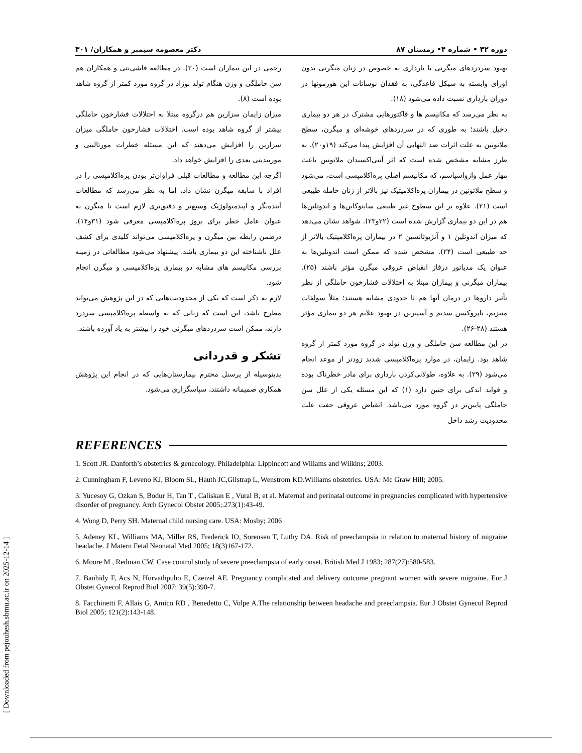[ Downloaded from pejouhesh.sbmu.ac.ir on 2025-12-14 ]
دوره ۳۲ • شماره ۴• زمستان ۸۷ دکتر معصومه سیمبر و همکاران/ ۳۰۱
بهبود سردردهای میگرنی با بارداری به خصوص در زنان میگرنی بدون اورای وابسته به سیکل قاعدگی، به فقدان نوسانات این هورمونها در دوران بارداری نسبت داده می‌شود (۱۸).
به نظر می‌رسد که مکانیسم ها و فاکتورهایی مشترک در هر دو بیماری دخیل باشند؛ به طوری که در سردردهای خوشه‌ای و میگرن، سطح ملاتونین به علت اثرات ضد التهابی آن افزایش پیدا می‌کند (۱۹و۲۰). به طرز مشابه مشخص شده است که اثر آنتی‌اکسیدان ملاتونین باعث مهار عمل وازواسپاسم، که مکانیسم اصلی پره‌اکلامپسی است، می‌شود و سطح ملاتونین در بیماران پره‌اکلامپتیک نیز بالاتر از زنان حامله طبیعی است (۲۱). علاوه بر این سطوح غیر طبیعی سایتوکاین‌ها و اندوتلین‌ها هم در این دو بیماری گزارش شده است (۲۲و۲۳). شواهد نشان می‌دهد که میزان اندوتلین ۱ و آنژیوتانسین ۲ در بیماران پره‌اکلامپتیک بالاتر از حد طبیعی است (۲۴). مشخص شده که ممکن است اندوتلین‌ها به عنوان یک مدیاتور درفاز انقباض عروقی میگرن مؤثر باشند (۲۵). بیماران میگرنی و بیماران مبتلا به اختلالات فشارخون حاملگی از نظر تأثیر داروها در درمان آنها هم تا حدودی مشابه هستند؛ مثلاً سولفات منیزیم، ناپروکسن سدیم و آسپیرین در بهبود علایم هر دو بیماری مؤثر هستند (۲۸-۲۶).
در این مطالعه سن حاملگی و وزن تولد در گروه مورد کمتر از گروه شاهد بود. زایمان، در موارد پره‌اکلامپسی شدید زودتر از موعد انجام می‌شود (۲۹). به علاوه، طولانی‌کردن بارداری برای مادر خطرناک بوده و فواید اندکی برای جنین دارد (۱) که این مسئله یکی از علل سن حاملگی پایین‌تر در گروه مورد می‌باشد. انقباض عروقی جفت علت محدودیت رشد داخل
رحمی در این بیماران است (۳۰). در مطالعه فاشی‌نتی و همکاران هم سن حاملگی و وزن هنگام تولد نوزاد در گروه مورد کمتر از گروه شاهد بوده است (۸).
میزان زایمان سزارین هم درگروه مبتلا به اختلالات فشارخون حاملگی بیشتر از گروه شاهد بوده است. اختلالات فشارخون حاملگی میزان سزارین را افزایش می‌دهند که این مسئله خطرات مورتالیتی و موربیدیتی بعدی را افزایش خواهد داد.
اگرچه این مطالعه و مطالعات قبلی فراوان‌تر بودن پره‌اکلامپسی را در افراد با سابقه میگرن نشان داد، اما به نظر می‌رسد که مطالعات آینده‌نگر و اپیدمیولوژیک وسیع‌تر و دقیق‌تری لازم است تا میگرن به عنوان عامل خطر برای بروز پره‌اکلامپسی معرفی شود (۳۱و۱۴). درضمن رابطه بین میگرن و پره‌اکلامپسی می‌تواند کلیدی برای کشف علل ناشناخته این دو بیماری باشد. پیشنهاد می‌شود مطالعاتی در زمینه بررسی مکانیسم های مشابه دو بیماری پره‌اکلامپسی و میگرن انجام شود.
لازم به ذکر است که یکی از محدودیت‌هایی که در این پژوهش می‌تواند مطرح باشد، این است که زنانی که به واسطه پره‌اکلامپسی سردرد دارند، ممکن است سردردهای میگرنی خود را بیشتر به یاد آورده باشند.
تشکر و قدردانی
بدینوسیله از پرسنل محترم بیمارستان‌هایی که در انجام این پژوهش همکاری صمیمانه داشتند، سپاسگزاری می‌شود.
REFERENCES
1. Scott JR. Danforth’s obstetrics & genecology. Philadelphia: Lippincott and Wiliams and Wilkins; 2003.
2. Cunningham F, Leveno KJ, Bloom SL, Hauth JC,Gilstrap L, Wenstrom KD.Williams obstetrics. USA: Mc Graw Hill; 2005.
3. Yucesoy G, Ozkan S, Bodur H, Tan T , Caliskan E , Vural B, et al. Maternal and perinatal outcome in pregnancies complicated with hypertensive disorder of pregnancy. Arch Gynecol Obstet 2005;.273(1):43-49.
4. Wong D, Perry SH. Maternal child nursing care. USA: Mosby; 2006
5. Adeney KL, Williams MA, Miller RS, Frederick IO, Sorensen T, Luthy DA. Risk of preeclampsia in relation to maternal history of migraine headache. J Matern Fetal Neonatal Med 2005; 18(3)167-172.
6. Moore M , Redman CW. Case control study of severe preeclampsia of early onset. British Med J 1983; 287(27):580-583.
7. Banhidy F, Acs N, Horvathpuho E, Czeizel AE. Pregnancy complicated and delivery outcome pregnant women with severe migraine. Eur J Obstet Gynecol Reprod Biol 2007; 39(5):390-7.
8. Facchinetti F, Allais G, Amico RD , Benedetto C, Volpe A.The relationship between headache and preeclampsia. Eur J Obstet Gynecol Reprod Biol 2005; 121(2):143-148.